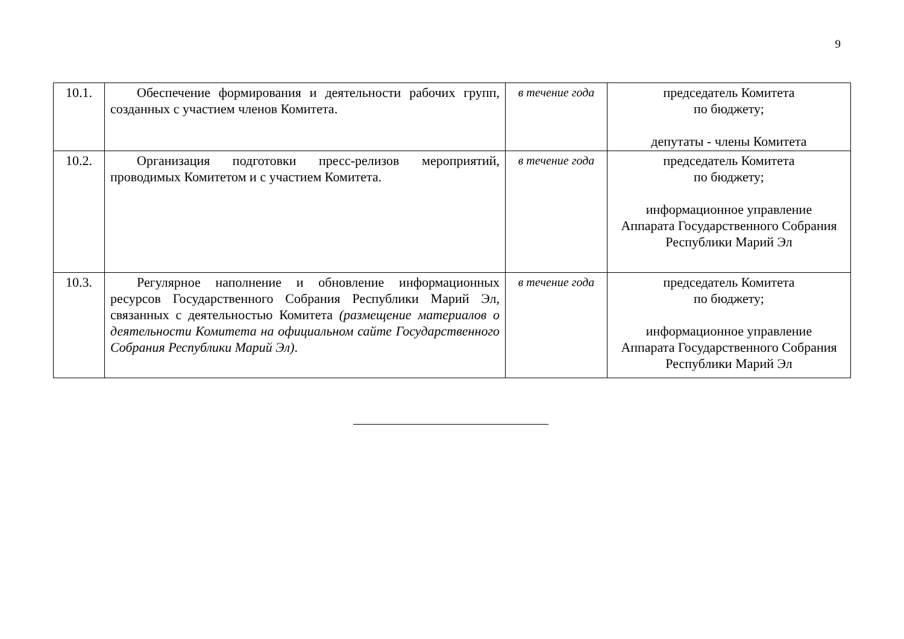9
| 10.1. | Обеспечение формирования и деятельности рабочих групп, созданных с участием членов Комитета. | в течение года | председатель Комитета по бюджету; депутаты - члены Комитета |
| 10.2. | Организация подготовки пресс-релизов мероприятий, проводимых Комитетом и с участием Комитета. | в течение года | председатель Комитета по бюджету; информационное управление Аппарата Государственного Собрания Республики Марий Эл |
| 10.3. | Регулярное наполнение и обновление информационных ресурсов Государственного Собрания Республики Марий Эл, связанных с деятельностью Комитета (размещение материалов о деятельности Комитета на официальном сайте Государственного Собрания Республики Марий Эл) . | в течение года | председатель Комитета по бюджету; информационное управление Аппарата Государственного Собрания Республики Марий Эл |